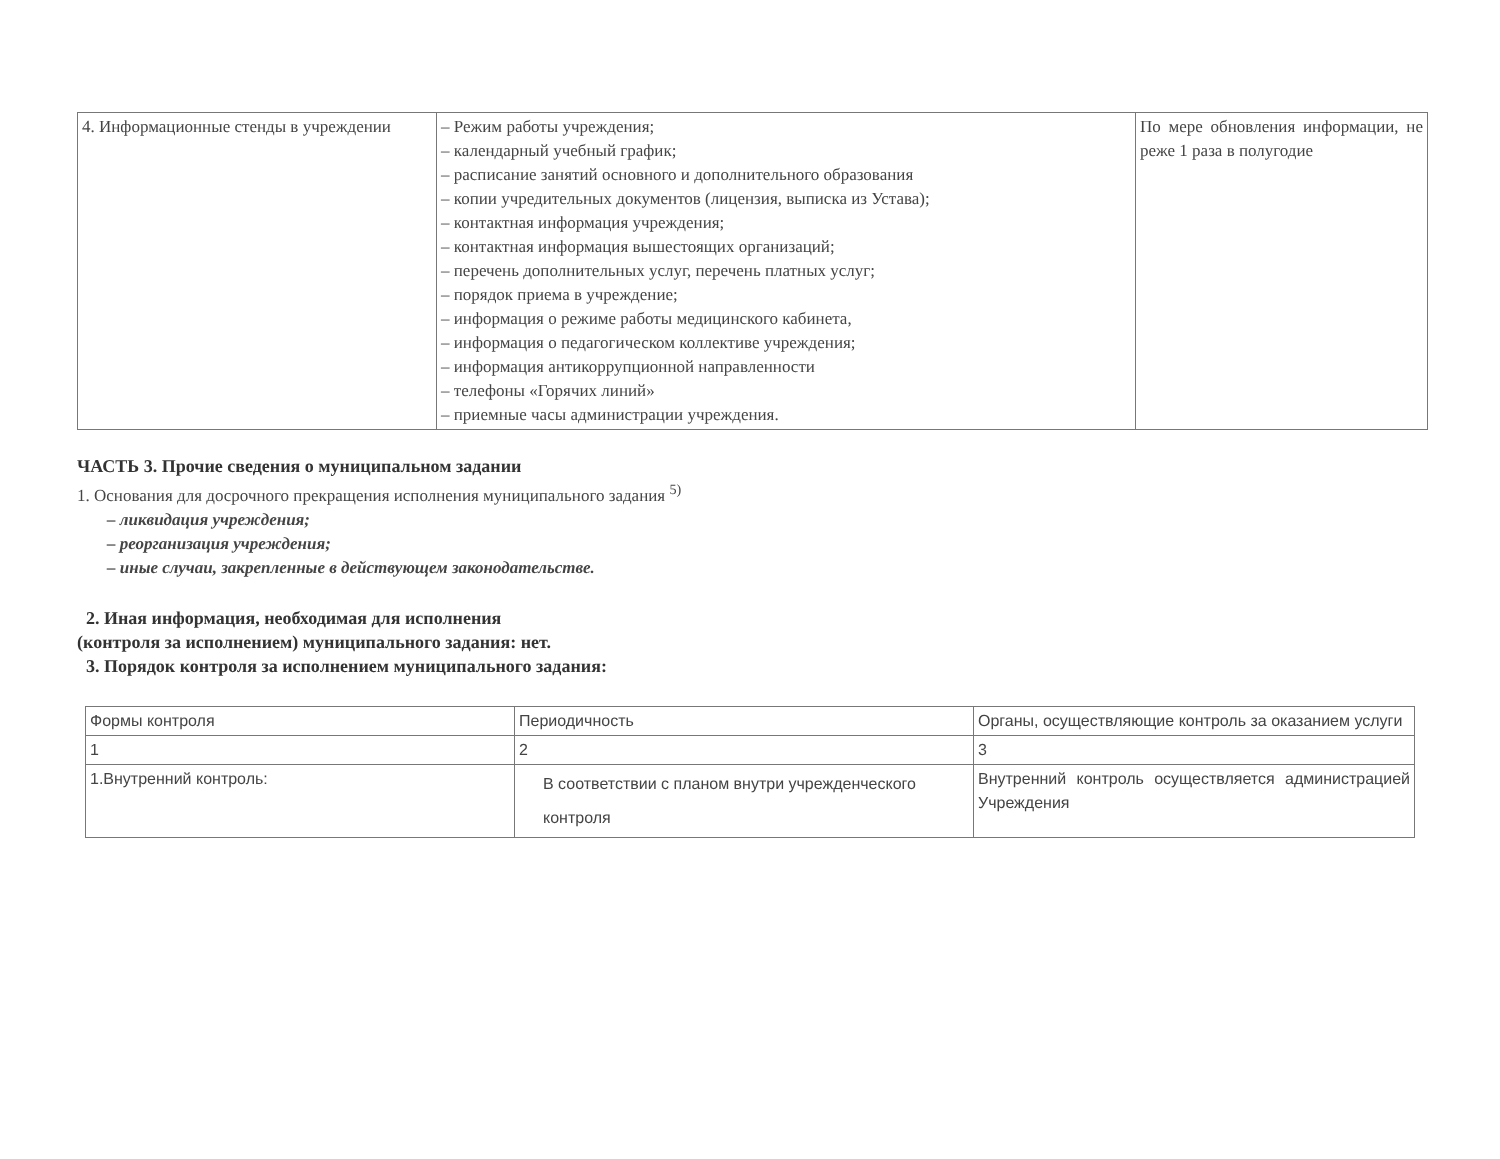| 4. Информационные стенды в учреждении | – Режим работы учреждения; – календарный учебный график; – расписание занятий основного и дополнительного образования – копии учредительных документов (лицензия, выписка из Устава); – контактная информация учреждения; – контактная информация вышестоящих организаций; – перечень дополнительных услуг, перечень платных услуг; – порядок приема в учреждение; – информация о режиме работы медицинского кабинета, – информация о педагогическом коллективе учреждения; – информация антикоррупционной направленности – телефоны «Горячих линий» – приемные часы администрации учреждения. | По мере обновления информации, не реже 1 раза в полугодие |
ЧАСТЬ 3. Прочие сведения о муниципальном задании
1. Основания для досрочного прекращения исполнения муниципального задания <sup>5)</sup>
– ликвидация учреждения;
– реорганизация учреждения;
– иные случаи, закрепленные в действующем законодательстве.
2. Иная информация, необходимая для исполнения
(контроля за исполнением) муниципального задания: нет.
3. Порядок контроля за исполнением муниципального задания:
| Формы контроля | Периодичность | Органы, осуществляющие контроль за оказанием услуги |
| 1 | 2 | 3 |
| 1.Внутренний контроль: | В соответствии с планом внутри учрежденческого контроля | Внутренний контроль осуществляется администрацией Учреждения |